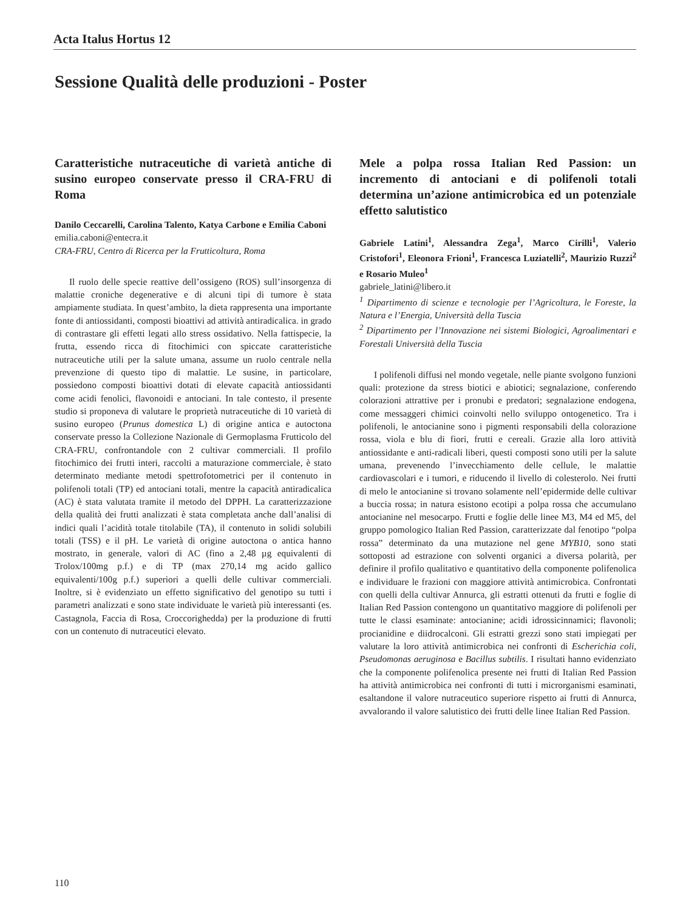Acta Italus Hortus 12
Sessione Qualità delle produzioni - Poster
Caratteristiche nutraceutiche di varietà antiche di susino europeo conservate presso il CRA-FRU di Roma
Danilo Ceccarelli, Carolina Talento, Katya Carbone e Emilia Caboni
emilia.caboni@entecra.it
CRA-FRU, Centro di Ricerca per la Frutticoltura, Roma
Il ruolo delle specie reattive dell’ossigeno (ROS) sull’insorgenza di malattie croniche degenerative e di alcuni tipi di tumore è stata ampiamente studiata. In quest’ambito, la dieta rappresenta una importante fonte di antiossidanti, composti bioattivi ad attività antiradicalica. in grado di contrastare gli effetti legati allo stress ossidativo. Nella fattispecie, la frutta, essendo ricca di fitochimici con spiccate caratteristiche nutraceutiche utili per la salute umana, assume un ruolo centrale nella prevenzione di questo tipo di malattie. Le susine, in particolare, possiedono composti bioattivi dotati di elevate capacità antiossidanti come acidi fenolici, flavonoidi e antociani. In tale contesto, il presente studio si proponeva di valutare le proprietà nutraceutiche di 10 varietà di susino europeo (Prunus domestica L) di origine antica e autoctona conservate presso la Collezione Nazionale di Germoplasma Frutticolo del CRA-FRU, confrontandole con 2 cultivar commerciali. Il profilo fitochimico dei frutti interi, raccolti a maturazione commerciale, è stato determinato mediante metodi spettrofotometrici per il contenuto in polifenoli totali (TP) ed antociani totali, mentre la capacità antiradicalica (AC) è stata valutata tramite il metodo del DPPH. La caratterizzazione della qualità dei frutti analizzati è stata completata anche dall’analisi di indici quali l’acidità totale titolabile (TA), il contenuto in solidi solubili totali (TSS) e il pH. Le varietà di origine autoctona o antica hanno mostrato, in generale, valori di AC (fino a 2,48 µg equivalenti di Trolox/100mg p.f.) e di TP (max 270,14 mg acido gallico equivalenti/100g p.f.) superiori a quelli delle cultivar commerciali. Inoltre, si è evidenziato un effetto significativo del genotipo su tutti i parametri analizzati e sono state individuate le varietà più interessanti (es. Castagnola, Faccia di Rosa, Croccorighedda) per la produzione di frutti con un contenuto di nutraceutici elevato.
Mele a polpa rossa Italian Red Passion: un incremento di antociani e di polifenoli totali determina un’azione antimicrobica ed un potenziale effetto salutistico
Gabriele Latini<sup>1</sup>, Alessandra Zega<sup>1</sup>, Marco Cirilli<sup>1</sup>, Valerio Cristofori<sup>1</sup>, Eleonora Frioni<sup>1</sup>, Francesca Luziatelli<sup>2</sup>, Maurizio Ruzzi<sup>2</sup> e Rosario Muleo<sup>1</sup>
gabriele_latini@libero.it
<sup>1</sup> Dipartimento di scienze e tecnologie per l’Agricoltura, le Foreste, la Natura e l’Energia, Università della Tuscia
<sup>2</sup> Dipartimento per l’Innovazione nei sistemi Biologici, Agroalimentari e Forestali Università della Tuscia
I polifenoli diffusi nel mondo vegetale, nelle piante svolgono funzioni quali: protezione da stress biotici e abiotici; segnalazione, conferendo colorazioni attrattive per i pronubi e predatori; segnalazione endogena, come messaggeri chimici coinvolti nello sviluppo ontogenetico. Tra i polifenoli, le antocianine sono i pigmenti responsabili della colorazione rossa, viola e blu di fiori, frutti e cereali. Grazie alla loro attività antiossidante e anti-radicali liberi, questi composti sono utili per la salute umana, prevenendo l’invecchiamento delle cellule, le malattie cardiovascolari e i tumori, e riducendo il livello di colesterolo. Nei frutti di melo le antocianine si trovano solamente nell’epidermide delle cultivar a buccia rossa; in natura esistono ecotipi a polpa rossa che accumulano antocianine nel mesocarpo. Frutti e foglie delle linee M3, M4 ed M5, del gruppo pomologico Italian Red Passion, caratterizzate dal fenotipo “polpa rossa” determinato da una mutazione nel gene MYB10, sono stati sottoposti ad estrazione con solventi organici a diversa polarità, per definire il profilo qualitativo e quantitativo della componente polifenolica e individuare le frazioni con maggiore attività antimicrobica. Confrontati con quelli della cultivar Annurca, gli estratti ottenuti da frutti e foglie di Italian Red Passion contengono un quantitativo maggiore di polifenoli per tutte le classi esaminate: antocianine; acidi idrossicinnamici; flavonoli; procianidine e diidrocalconi. Gli estratti grezzi sono stati impiegati per valutare la loro attività antimicrobica nei confronti di Escherichia coli, Pseudomonas aeruginosa e Bacillus subtilis. I risultati hanno evidenziato che la componente polifenolica presente nei frutti di Italian Red Passion ha attività antimicrobica nei confronti di tutti i microrganismi esaminati, esaltandone il valore nutraceutico superiore rispetto ai frutti di Annurca, avvalorando il valore salutistico dei frutti delle linee Italian Red Passion.
110